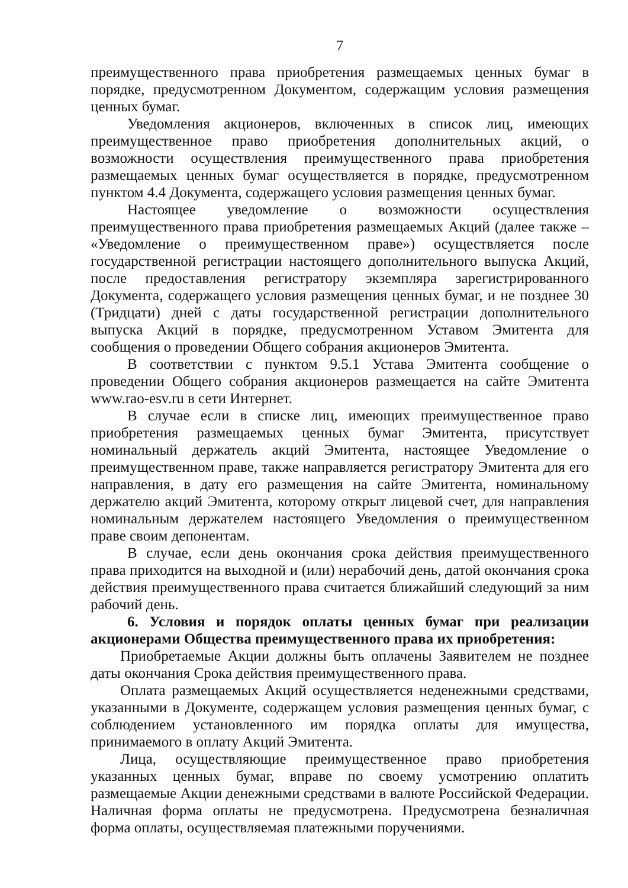7
преимущественного права приобретения размещаемых ценных бумаг в порядке, предусмотренном Документом, содержащим условия размещения ценных бумаг.
Уведомления акционеров, включенных в список лиц, имеющих преимущественное право приобретения дополнительных акций, о возможности осуществления преимущественного права приобретения размещаемых ценных бумаг осуществляется в порядке, предусмотренном пунктом 4.4 Документа, содержащего условия размещения ценных бумаг.
Настоящее уведомление о возможности осуществления преимущественного права приобретения размещаемых Акций (далее также – «Уведомление о преимущественном праве») осуществляется после государственной регистрации настоящего дополнительного выпуска Акций, после предоставления регистратору экземпляра зарегистрированного Документа, содержащего условия размещения ценных бумаг, и не позднее 30 (Тридцати) дней с даты государственной регистрации дополнительного выпуска Акций в порядке, предусмотренном Уставом Эмитента для сообщения о проведении Общего собрания акционеров Эмитента.
В соответствии с пунктом 9.5.1 Устава Эмитента сообщение о проведении Общего собрания акционеров размещается на сайте Эмитента www.rao-esv.ru в сети Интернет.
В случае если в списке лиц, имеющих преимущественное право приобретения размещаемых ценных бумаг Эмитента, присутствует номинальный держатель акций Эмитента, настоящее Уведомление о преимущественном праве, также направляется регистратору Эмитента для его направления, в дату его размещения на сайте Эмитента, номинальному держателю акций Эмитента, которому открыт лицевой счет, для направления номинальным держателем настоящего Уведомления о преимущественном праве своим депонентам.
В случае, если день окончания срока действия преимущественного права приходится на выходной и (или) нерабочий день, датой окончания срока действия преимущественного права считается ближайший следующий за ним рабочий день.
6. Условия и порядок оплаты ценных бумаг при реализации акционерами Общества преимущественного права их приобретения:
Приобретаемые Акции должны быть оплачены Заявителем не позднее даты окончания Срока действия преимущественного права.
Оплата размещаемых Акций осуществляется неденежными средствами, указанными в Документе, содержащем условия размещения ценных бумаг, с соблюдением установленного им порядка оплаты для имущества, принимаемого в оплату Акций Эмитента.
Лица, осуществляющие преимущественное право приобретения указанных ценных бумаг, вправе по своему усмотрению оплатить размещаемые Акции денежными средствами в валюте Российской Федерации. Наличная форма оплаты не предусмотрена. Предусмотрена безналичная форма оплаты, осуществляемая платежными поручениями.